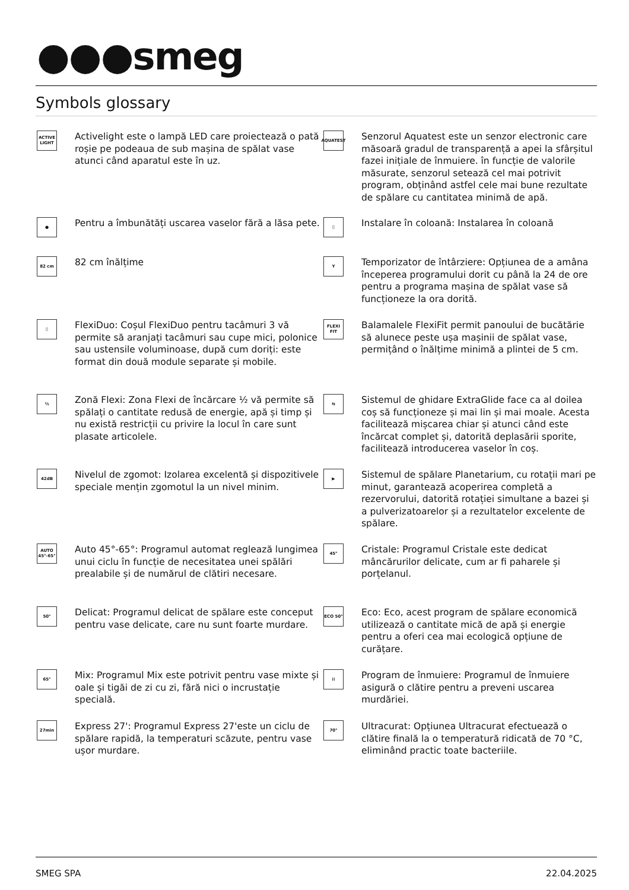●●●smeg
Symbols glossary
ACTIVE LIGHT
Activelight este o lampă LED care proiectează o pată roșie pe podeaua de sub mașina de spălat vase atunci când aparatul este în uz.
AQUATEST
Senzorul Aquatest este un senzor electronic care măsoară gradul de transparență a apei la sfârșitul fazei inițiale de înmuiere. în funcție de valorile măsurate, senzorul setează cel mai potrivit program, obținând astfel cele mai bune rezultate de spălare cu cantitatea minimă de apă.
●
Pentru a îmbunătăți uscarea vaselor fără a lăsa pete.
▯
Instalare în coloană: Instalarea în coloană
82 cm
82 cm înălțime
Y
Temporizator de întârziere: Opțiunea de a amâna începerea programului dorit cu până la 24 de ore pentru a programa mașina de spălat vase să funcționeze la ora dorită.
▯
FlexiDuo: Coșul FlexiDuo pentru tacâmuri 3 vă permite să aranjați tacâmuri sau cupe mici, polonice sau ustensile voluminoase, după cum doriți: este format din două module separate și mobile.
FLEXI FIT
Balamalele FlexiFit permit panoului de bucătărie să alunece peste ușa mașinii de spălat vase, permițând o înălțime minimă a plintei de 5 cm.
½
Zonă Flexi: Zona Flexi de încărcare ½ vă permite să spălați o cantitate redusă de energie, apă și timp și nu există restricții cu privire la locul în care sunt plasate articolele.
⇆
Sistemul de ghidare ExtraGlide face ca al doilea coș să funcționeze și mai lin și mai moale. Acesta facilitează mișcarea chiar și atunci când este încărcat complet și, datorită deplasării sporite, facilitează introducerea vaselor în coș.
42dB
Nivelul de zgomot: Izolarea excelentă și dispozitivele speciale mențin zgomotul la un nivel minim.
▶
Sistemul de spălare Planetarium, cu rotații mari pe minut, garantează acoperirea completă a rezervorului, datorită rotației simultane a bazei și a pulverizatoarelor și a rezultatelor excelente de spălare.
AUTO 45°-65°
Auto 45°-65°: Programul automat reglează lungimea unui ciclu în funcție de necesitatea unei spălări prealabile și de numărul de clătiri necesare.
45°
Cristale: Programul Cristale este dedicat mâncărurilor delicate, cum ar fi paharele și porțelanul.
50°
Delicat: Programul delicat de spălare este conceput pentru vase delicate, care nu sunt foarte murdare.
ECO 50°
Eco: Eco, acest program de spălare economică utilizează o cantitate mică de apă și energie pentru a oferi cea mai ecologică opțiune de curățare.
65°
Mix: Programul Mix este potrivit pentru vase mixte și oale și tigăi de zi cu zi, fără nici o incrustație specială.
⁞⁞
Program de înmuiere: Programul de înmuiere asigură o clătire pentru a preveni uscarea murdăriei.
27min
Express 27': Programul Express 27'este un ciclu de spălare rapidă, la temperaturi scăzute, pentru vase ușor murdare.
70°
Ultracurat: Opțiunea Ultracurat efectuează o clătire finală la o temperatură ridicată de 70 °C, eliminând practic toate bacteriile.
SMEG SPA 22.04.2025